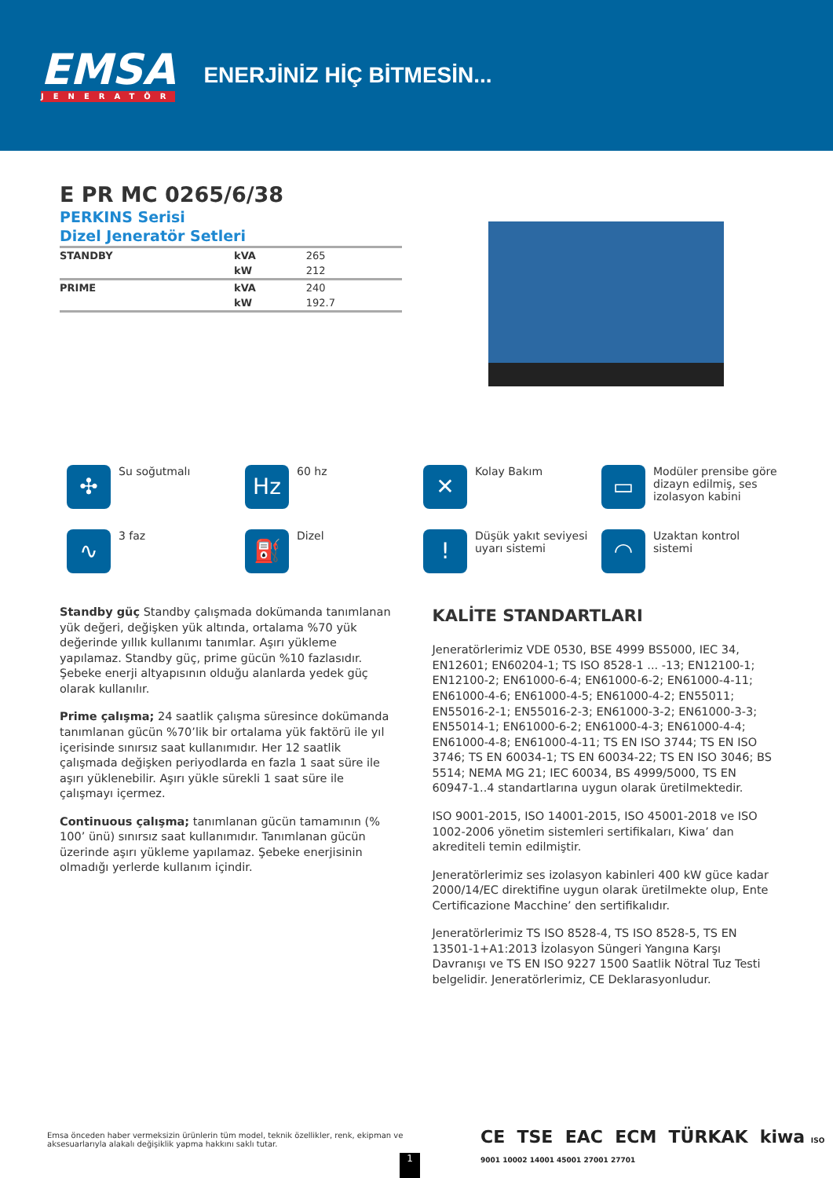EMSA
JENERATÖR
ENERJİNİZ HİÇ BİTMESİN...
E PR MC 0265/6/38
PERKINS Serisi
Dizel Jeneratör Setleri
| STANDBY | kVA | 265 |
| | kW | 212 |
| PRIME | kVA | 240 |
| | kW | 192.7 |
✣
Su soğutmalı
Hz
60 hz
✕
Kolay Bakım
▭
Modüler prensibe göre dizayn edilmiş, ses izolasyon kabini
∿
3 faz
⛽
Dizel
!
Düşük yakıt seviyesi uyarı sistemi
◠
Uzaktan kontrol sistemi
Standby güç Standby çalışmada dokümanda tanımlanan yük değeri, değişken yük altında, ortalama %70 yük değerinde yıllık kullanımı tanımlar. Aşırı yükleme yapılamaz. Standby güç, prime gücün %10 fazlasıdır. Şebeke enerji altyapısının olduğu alanlarda yedek güç olarak kullanılır.
Prime çalışma; 24 saatlik çalışma süresince dokümanda tanımlanan gücün %70’lik bir ortalama yük faktörü ile yıl içerisinde sınırsız saat kullanımıdır. Her 12 saatlik çalışmada değişken periyodlarda en fazla 1 saat süre ile aşırı yüklenebilir. Aşırı yükle sürekli 1 saat süre ile çalışmayı içermez.
Continuous çalışma; tanımlanan gücün tamamının (% 100’ ünü) sınırsız saat kullanımıdır. Tanımlanan gücün üzerinde aşırı yükleme yapılamaz. Şebeke enerjisinin olmadığı yerlerde kullanım içindir.
KALİTE STANDARTLARI
Jeneratörlerimiz VDE 0530, BSE 4999 BS5000, IEC 34, EN12601; EN60204-1; TS ISO 8528-1 ... -13; EN12100-1; EN12100-2; EN61000-6-4; EN61000-6-2; EN61000-4-11; EN61000-4-6; EN61000-4-5; EN61000-4-2; EN55011; EN55016-2-1; EN55016-2-3; EN61000-3-2; EN61000-3-3; EN55014-1; EN61000-6-2; EN61000-4-3; EN61000-4-4; EN61000-4-8; EN61000-4-11; TS EN ISO 3744; TS EN ISO 3746; TS EN 60034-1; TS EN 60034-22; TS EN ISO 3046; BS 5514; NEMA MG 21; IEC 60034, BS 4999/5000, TS EN 60947-1..4 standartlarına uygun olarak üretilmektedir.
ISO 9001-2015, ISO 14001-2015, ISO 45001-2018 ve ISO 1002-2006 yönetim sistemleri sertifikaları, Kiwa’ dan akrediteli temin edilmiştir.
Jeneratörlerimiz ses izolasyon kabinleri 400 kW güce kadar 2000/14/EC direktifine uygun olarak üretilmekte olup, Ente Certificazione Macchine’ den sertifikalıdır.
Jeneratörlerimiz TS ISO 8528-4, TS ISO 8528-5, TS EN 13501-1+A1:2013 İzolasyon Süngeri Yangına Karşı Davranışı ve TS EN ISO 9227 1500 Saatlik Nötral Tuz Testi belgelidir. Jeneratörlerimiz, CE Deklarasyonludur.
Emsa önceden haber vermeksizin ürünlerin tüm model, teknik özellikler, renk, ekipman ve aksesuarlarıyla alakalı değişiklik yapma hakkını saklı tutar.
CE TSE EAC ECM TÜRKAK kiwa ISO 9001 10002 14001 45001 27001 27701
1